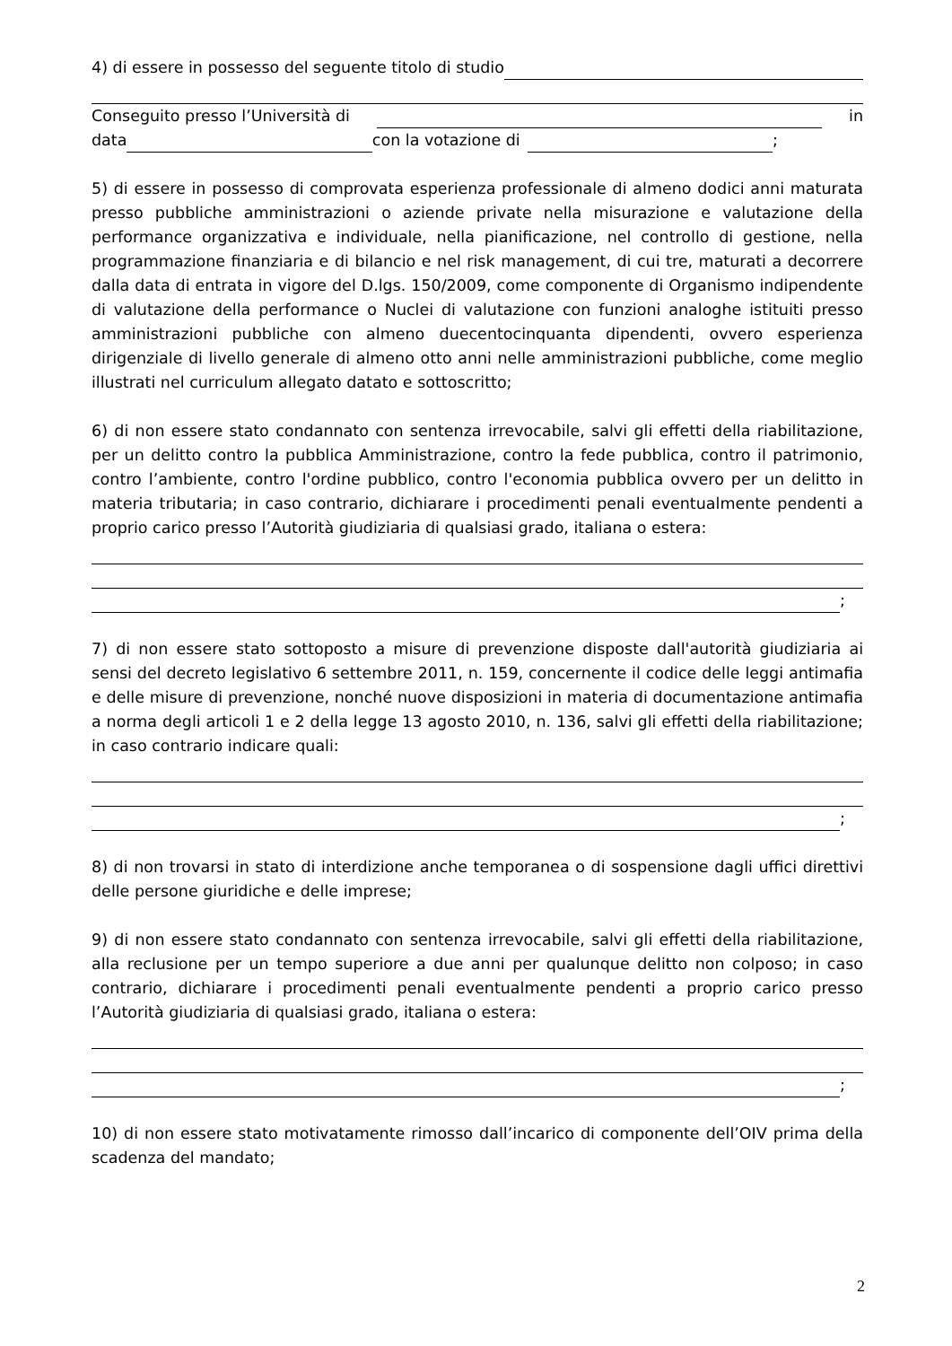4) di essere in possesso del seguente titolo di studio
Conseguito presso l’Università di in
data con la votazione di ;
5) di essere in possesso di comprovata esperienza professionale di almeno dodici anni maturata presso pubbliche amministrazioni o aziende private nella misurazione e valutazione della performance organizzativa e individuale, nella pianificazione, nel controllo di gestione, nella programmazione finanziaria e di bilancio e nel risk management, di cui tre, maturati a decorrere dalla data di entrata in vigore del D.lgs. 150/2009, come componente di Organismo indipendente di valutazione della performance o Nuclei di valutazione con funzioni analoghe istituiti presso amministrazioni pubbliche con almeno duecentocinquanta dipendenti, ovvero esperienza dirigenziale di livello generale di almeno otto anni nelle amministrazioni pubbliche, come meglio illustrati nel curriculum allegato datato e sottoscritto;
6) di non essere stato condannato con sentenza irrevocabile, salvi gli effetti della riabilitazione, per un delitto contro la pubblica Amministrazione, contro la fede pubblica, contro il patrimonio, contro l’ambiente, contro l'ordine pubblico, contro l'economia pubblica ovvero per un delitto in materia tributaria; in caso contrario, dichiarare i procedimenti penali eventualmente pendenti a proprio carico presso l’Autorità giudiziaria di qualsiasi grado, italiana o estera:
;
7) di non essere stato sottoposto a misure di prevenzione disposte dall'autorità giudiziaria ai sensi del decreto legislativo 6 settembre 2011, n. 159, concernente il codice delle leggi antimafia e delle misure di prevenzione, nonché nuove disposizioni in materia di documentazione antimafia a norma degli articoli 1 e 2 della legge 13 agosto 2010, n. 136, salvi gli effetti della riabilitazione; in caso contrario indicare quali:
;
8) di non trovarsi in stato di interdizione anche temporanea o di sospensione dagli uffici direttivi delle persone giuridiche e delle imprese;
9) di non essere stato condannato con sentenza irrevocabile, salvi gli effetti della riabilitazione, alla reclusione per un tempo superiore a due anni per qualunque delitto non colposo; in caso contrario, dichiarare i procedimenti penali eventualmente pendenti a proprio carico presso l’Autorità giudiziaria di qualsiasi grado, italiana o estera:
;
10) di non essere stato motivatamente rimosso dall’incarico di componente dell’OIV prima della scadenza del mandato;
2